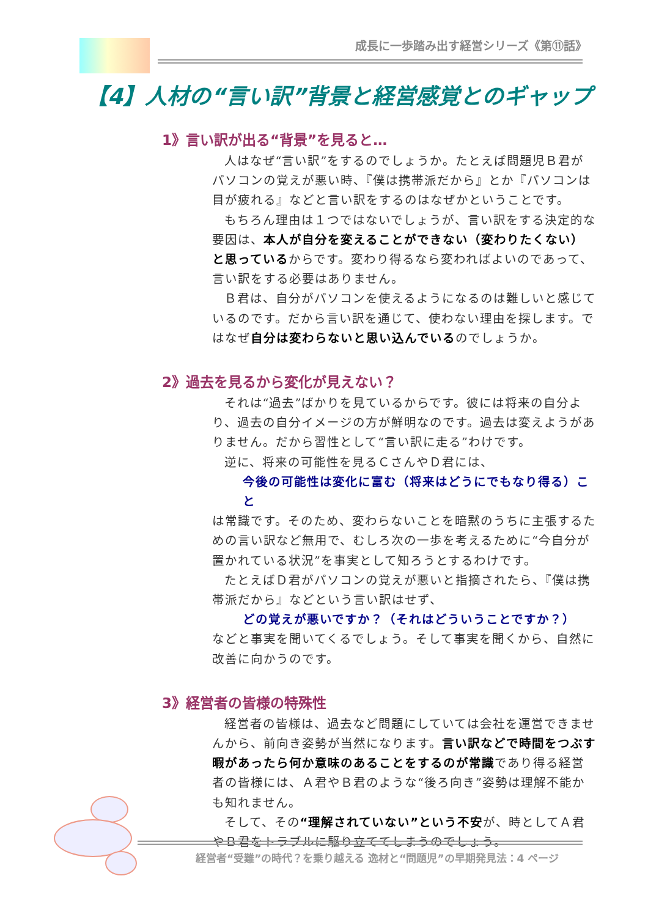成長に一歩踏み出す経営シリーズ《第⑪話》
【4】人材の“言い訳”背景と経営感覚とのギャップ
1》言い訳が出る“背景”を見ると…
人はなぜ“言い訳”をするのでしょうか。たとえば問題児Ｂ君がパソコンの覚えが悪い時、『僕は携帯派だから』とか『パソコンは目が疲れる』などと言い訳をするのはなぜかということです。
もちろん理由は１つではないでしょうが、言い訳をする決定的な要因は、本人が自分を変えることができない（変わりたくない）と思っているからです。変わり得るなら変わればよいのであって、言い訳をする必要はありません。
Ｂ君は、自分がパソコンを使えるようになるのは難しいと感じているのです。だから言い訳を通じて、使わない理由を探します。ではなぜ自分は変わらないと思い込んでいるのでしょうか。
2》過去を見るから変化が見えない？
それは“過去”ばかりを見ているからです。彼には将来の自分より、過去の自分イメージの方が鮮明なのです。過去は変えようがありません。だから習性として“言い訳に走る”わけです。
逆に、将来の可能性を見るＣさんやＤ君には、
今後の可能性は変化に富む（将来はどうにでもなり得る）こと
は常識です。そのため、変わらないことを暗黙のうちに主張するための言い訳など無用で、むしろ次の一歩を考えるために“今自分が置かれている状況”を事実として知ろうとするわけです。
たとえばＤ君がパソコンの覚えが悪いと指摘されたら、『僕は携帯派だから』などという言い訳はせず、
どの覚えが悪いですか？（それはどういうことですか？）
などと事実を聞いてくるでしょう。そして事実を聞くから、自然に改善に向かうのです。
3》経営者の皆様の特殊性
経営者の皆様は、過去など問題にしていては会社を運営できませんから、前向き姿勢が当然になります。言い訳などで時間をつぶす暇があったら何か意味のあることをするのが常識であり得る経営者の皆様には、Ａ君やＢ君のような“後ろ向き”姿勢は理解不能かも知れません。
そして、その“理解されていない”という不安が、時としてＡ君やＢ君をトラブルに駆り立ててしまうのでしょう。
経営者“受難”の時代？を乗り越える 逸材と“問題児”の早期発見法：4 ページ